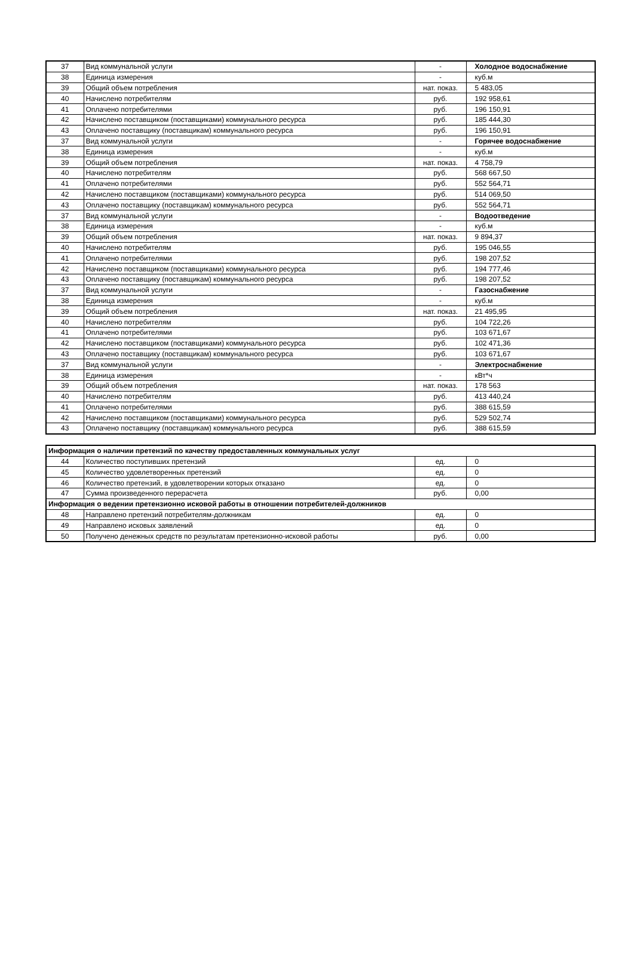| 37 | Вид коммунальной услуги | - | Холодное водоснабжение |
| 38 | Единица измерения | - | куб.м |
| 39 | Общий объем потребления | нат. показ. | 5 483,05 |
| 40 | Начислено потребителям | руб. | 192 958,61 |
| 41 | Оплачено потребителями | руб. | 196 150,91 |
| 42 | Начислено поставщиком (поставщиками) коммунального ресурса | руб. | 185 444,30 |
| 43 | Оплачено поставщику (поставщикам) коммунального ресурса | руб. | 196 150,91 |
| 37 | Вид коммунальной услуги | - | Горячее водоснабжение |
| 38 | Единица измерения | - | куб.м |
| 39 | Общий объем потребления | нат. показ. | 4 758,79 |
| 40 | Начислено потребителям | руб. | 568 667,50 |
| 41 | Оплачено потребителями | руб. | 552 564,71 |
| 42 | Начислено поставщиком (поставщиками) коммунального ресурса | руб. | 514 069,50 |
| 43 | Оплачено поставщику (поставщикам) коммунального ресурса | руб. | 552 564,71 |
| 37 | Вид коммунальной услуги | - | Водоотведение |
| 38 | Единица измерения | - | куб.м |
| 39 | Общий объем потребления | нат. показ. | 9 894,37 |
| 40 | Начислено потребителям | руб. | 195 046,55 |
| 41 | Оплачено потребителями | руб. | 198 207,52 |
| 42 | Начислено поставщиком (поставщиками) коммунального ресурса | руб. | 194 777,46 |
| 43 | Оплачено поставщику (поставщикам) коммунального ресурса | руб. | 198 207,52 |
| 37 | Вид коммунальной услуги | - | Газоснабжение |
| 38 | Единица измерения | - | куб.м |
| 39 | Общий объем потребления | нат. показ. | 21 495,95 |
| 40 | Начислено потребителям | руб. | 104 722,26 |
| 41 | Оплачено потребителями | руб. | 103 671,67 |
| 42 | Начислено поставщиком (поставщиками) коммунального ресурса | руб. | 102 471,36 |
| 43 | Оплачено поставщику (поставщикам) коммунального ресурса | руб. | 103 671,67 |
| 37 | Вид коммунальной услуги | - | Электроснабжение |
| 38 | Единица измерения | - | кВт*ч |
| 39 | Общий объем потребления | нат. показ. | 178 563 |
| 40 | Начислено потребителям | руб. | 413 440,24 |
| 41 | Оплачено потребителями | руб. | 388 615,59 |
| 42 | Начислено поставщиком (поставщиками) коммунального ресурса | руб. | 529 502,74 |
| 43 | Оплачено поставщику (поставщикам) коммунального ресурса | руб. | 388 615,59 |
| Информация о наличии претензий по качеству предоставленных коммунальных услуг | | | |
| 44 | Количество поступивших претензий | ед. | 0 |
| 45 | Количество удовлетворенных претензий | ед. | 0 |
| 46 | Количество претензий, в удовлетворении которых отказано | ед. | 0 |
| 47 | Сумма произведенного перерасчета | руб. | 0,00 |
| Информация о ведении претензионно исковой работы в отношении потребителей-должников | | | |
| 48 | Направлено претензий потребителям-должникам | ед. | 0 |
| 49 | Направлено исковых заявлений | ед. | 0 |
| 50 | Получено денежных средств по результатам претензионно-исковой работы | руб. | 0,00 |